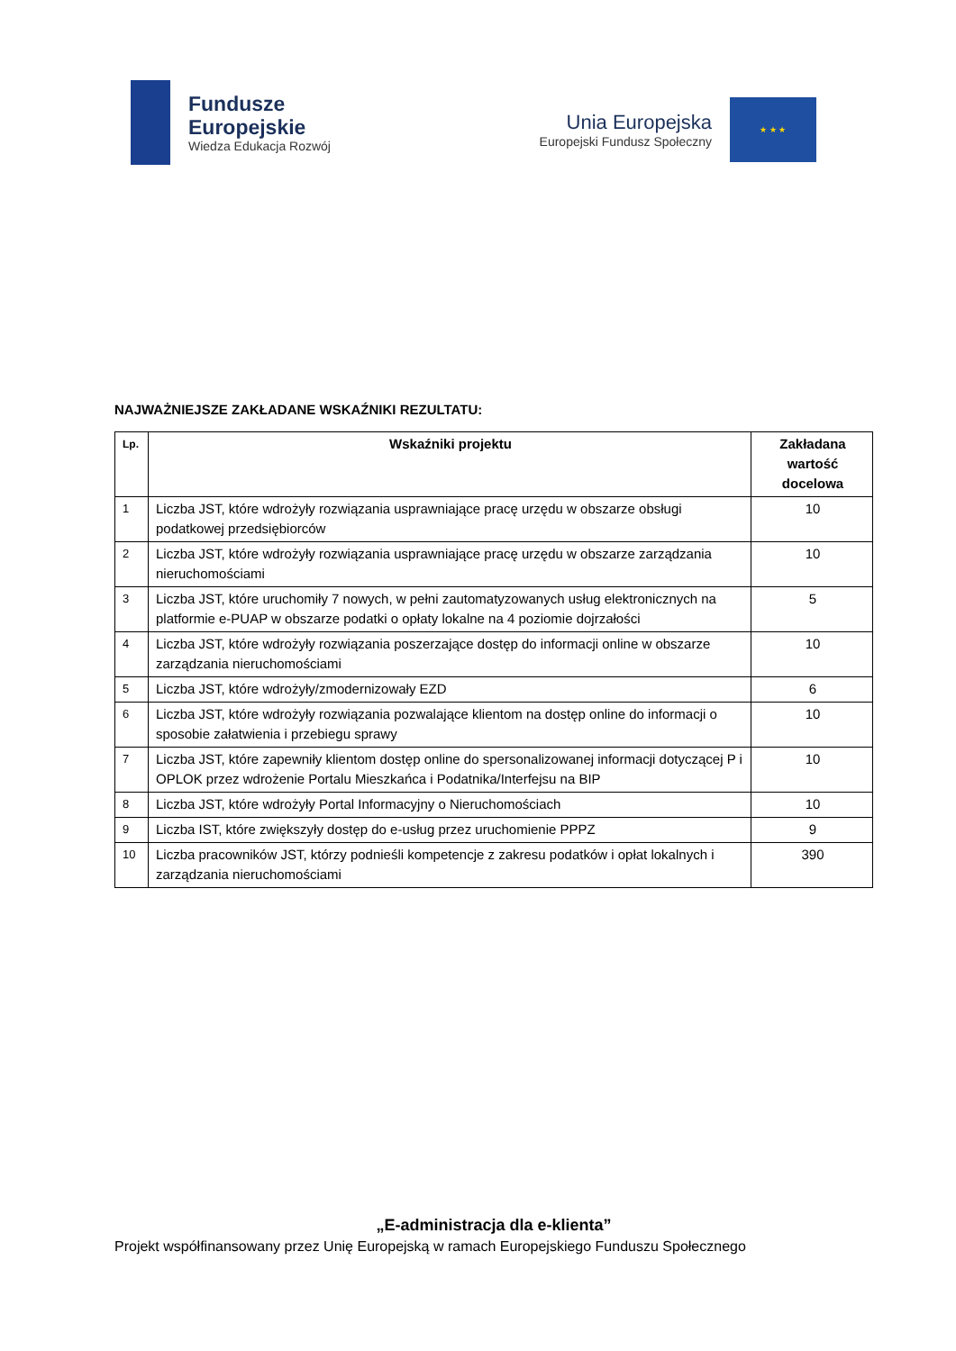Fundusze
Europejskie
Wiedza Edukacja Rozwój
Unia Europejska
Europejski Fundusz Społeczny
★ ★ ★
NAJWAŻNIEJSZE ZAKŁADANE WSKAŹNIKI REZULTATU:
| Lp. | Wskaźniki projektu | Zakładana wartość docelowa |
| --- | --- | --- |
| 1 | Liczba JST, które wdrożyły rozwiązania usprawniające pracę urzędu w obszarze obsługi podatkowej przedsiębiorców | 10 |
| 2 | Liczba JST, które wdrożyły rozwiązania usprawniające pracę urzędu w obszarze zarządzania nieruchomościami | 10 |
| 3 | Liczba JST, które uruchomiły 7 nowych, w pełni zautomatyzowanych usług elektronicznych na platformie e-PUAP w obszarze podatki o opłaty lokalne na 4 poziomie dojrzałości | 5 |
| 4 | Liczba JST, które wdrożyły rozwiązania poszerzające dostęp do informacji online w obszarze zarządzania nieruchomościami | 10 |
| 5 | Liczba JST, które wdrożyły/zmodernizowały EZD | 6 |
| 6 | Liczba JST, które wdrożyły rozwiązania pozwalające klientom na dostęp online do informacji o sposobie załatwienia i przebiegu sprawy | 10 |
| 7 | Liczba JST, które zapewniły klientom dostęp online do spersonalizowanej informacji dotyczącej P i OPLOK przez wdrożenie Portalu Mieszkańca i Podatnika/Interfejsu na BIP | 10 |
| 8 | Liczba JST, które wdrożyły Portal Informacyjny o Nieruchomościach | 10 |
| 9 | Liczba IST, które zwiększyły dostęp do e-usług przez uruchomienie PPPZ | 9 |
| 10 | Liczba pracowników JST, którzy podnieśli kompetencje z zakresu podatków i opłat lokalnych i zarządzania nieruchomościami | 390 |
„E-administracja dla e-klienta”
Projekt współfinansowany przez Unię Europejską w ramach Europejskiego Funduszu Społecznego